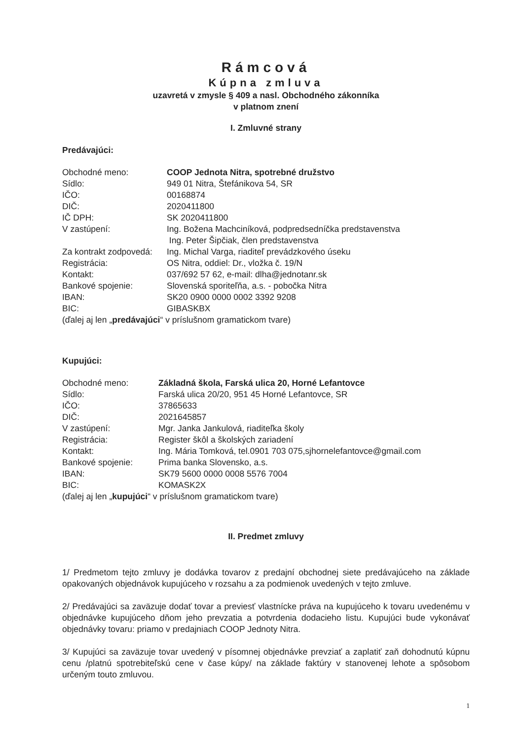Rámcová
Kúpna zmluva
uzavretá v zmysle § 409 a nasl. Obchodného zákonníka
v platnom znení
I. Zmluvné strany
Predávajúci:
Obchodné meno: COOP Jednota Nitra, spotrebné družstvo
Sídlo: 949 01 Nitra, Štefánikova 54, SR
IČO: 00168874
DIČ: 2020411800
IČ DPH: SK 2020411800
V zastúpení: Ing. Božena Machciníková, podpredsedníčka predstavenstva
Ing. Peter Šipčiak, člen predstavenstva
Za kontrakt zodpovedá: Ing. Michal Varga, riaditeľ prevádzkového úseku
Registrácia: OS Nitra, oddiel: Dr., vložka č. 19/N
Kontakt: 037/692 57 62, e-mail: dlha@jednotanr.sk
Bankové spojenie: Slovenská sporiteľňa, a.s. - pobočka Nitra
IBAN: SK20 0900 0000 0002 3392 9208
BIC: GIBASKBX
(ďalej aj len „predávajúci“ v príslušnom gramatickom tvare)
Kupujúci:
Obchodné meno: Základná škola, Farská ulica 20, Horné Lefantovce
Sídlo: Farská ulica 20/20, 951 45 Horné Lefantovce, SR
IČO: 37865633
DIČ: 2021645857
V zastúpení: Mgr. Janka Jankulová, riaditeľka školy
Registrácia: Register škôl a školských zariadení
Kontakt: Ing. Mária Tomková, tel.0901 703 075,sjhornelefantovce@gmail.com
Bankové spojenie: Prima banka Slovensko, a.s.
IBAN: SK79 5600 0000 0008 5576 7004
BIC: KOMASK2X
(ďalej aj len „kupujúci“ v príslušnom gramatickom tvare)
II. Predmet zmluvy
1/ Predmetom tejto zmluvy je dodávka tovarov z predajní obchodnej siete predávajúceho na základe opakovaných objednávok kupujúceho v rozsahu a za podmienok uvedených v tejto zmluve.
2/ Predávajúci sa zaväzuje dodať tovar a previesť vlastnícke práva na kupujúceho k tovaru uvedenému v objednávke kupujúceho dňom jeho prevzatia a potvrdenia dodacieho listu. Kupujúci bude vykonávať objednávky tovaru: priamo v predajniach COOP Jednoty Nitra.
3/ Kupujúci sa zaväzuje tovar uvedený v písomnej objednávke prevziať a zaplatiť zaň dohodnutú kúpnu cenu /platnú spotrebiteľskú cene v čase kúpy/ na základe faktúry v stanovenej lehote a spôsobom určeným touto zmluvou.
1